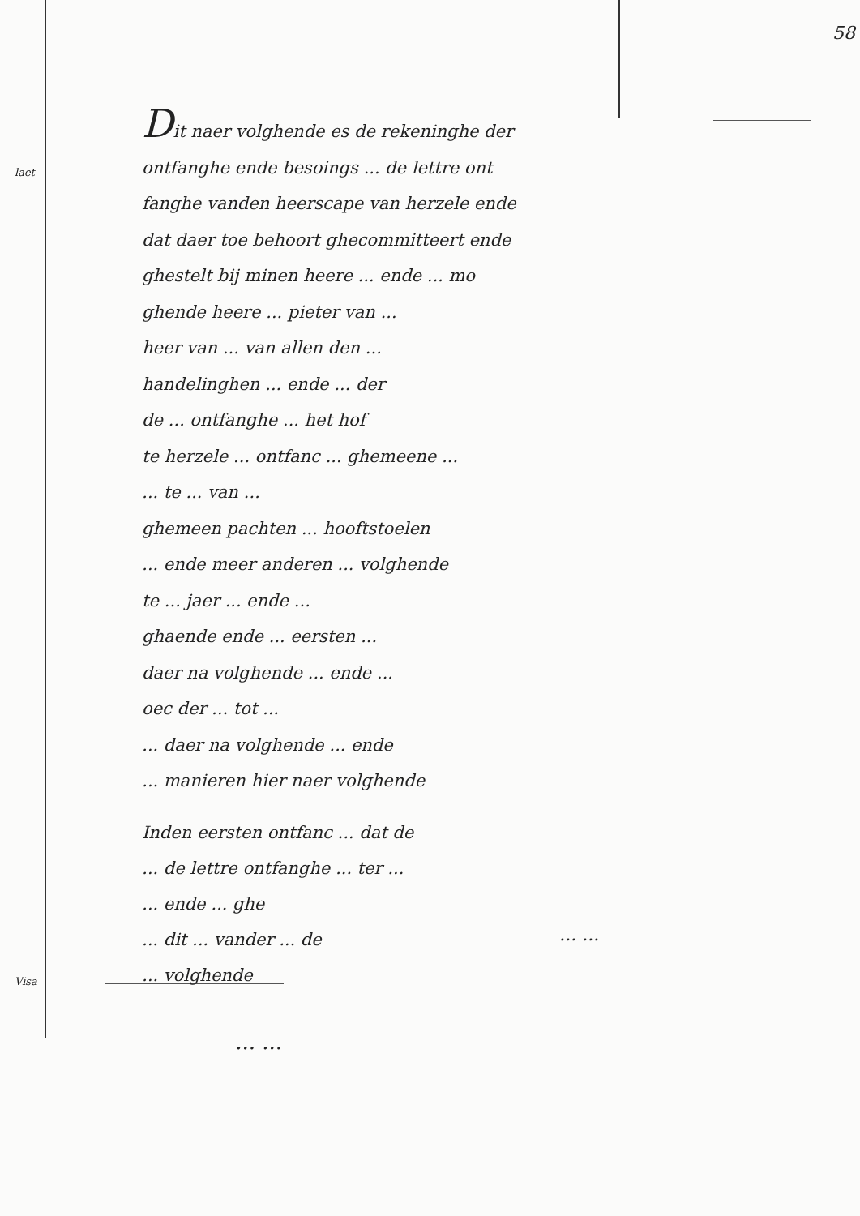58
laet
Visa
Dit naer volghende es de rekeninghe der
ontfanghe ende besoings ... de lettre ont
fanghe vanden heerscape van herzele ende
dat daer toe behoort ghecommitteert ende
ghestelt bij minen heere ... ende ... mo
ghende heere ... pieter van ...
heer van ... van allen den ...
handelinghen ... ende ... der
de ... ontfanghe ... het hof
te herzele ... ontfanc ... ghemeene ...
... te ... van ...
ghemeen pachten ... hooftstoelen
... ende meer anderen ... volghende
te ... jaer ... ende ...
ghaende ende ... eersten ...
daer na volghende ... ende ...
oec der ... tot ...
... daer na volghende ... ende
... manieren hier naer volghende
Inden eersten ontfanc ... dat de
... de lettre ontfanghe ... ter ...
... ende ... ghe
... dit ... vander ... de
... volghende
... ...
... ...